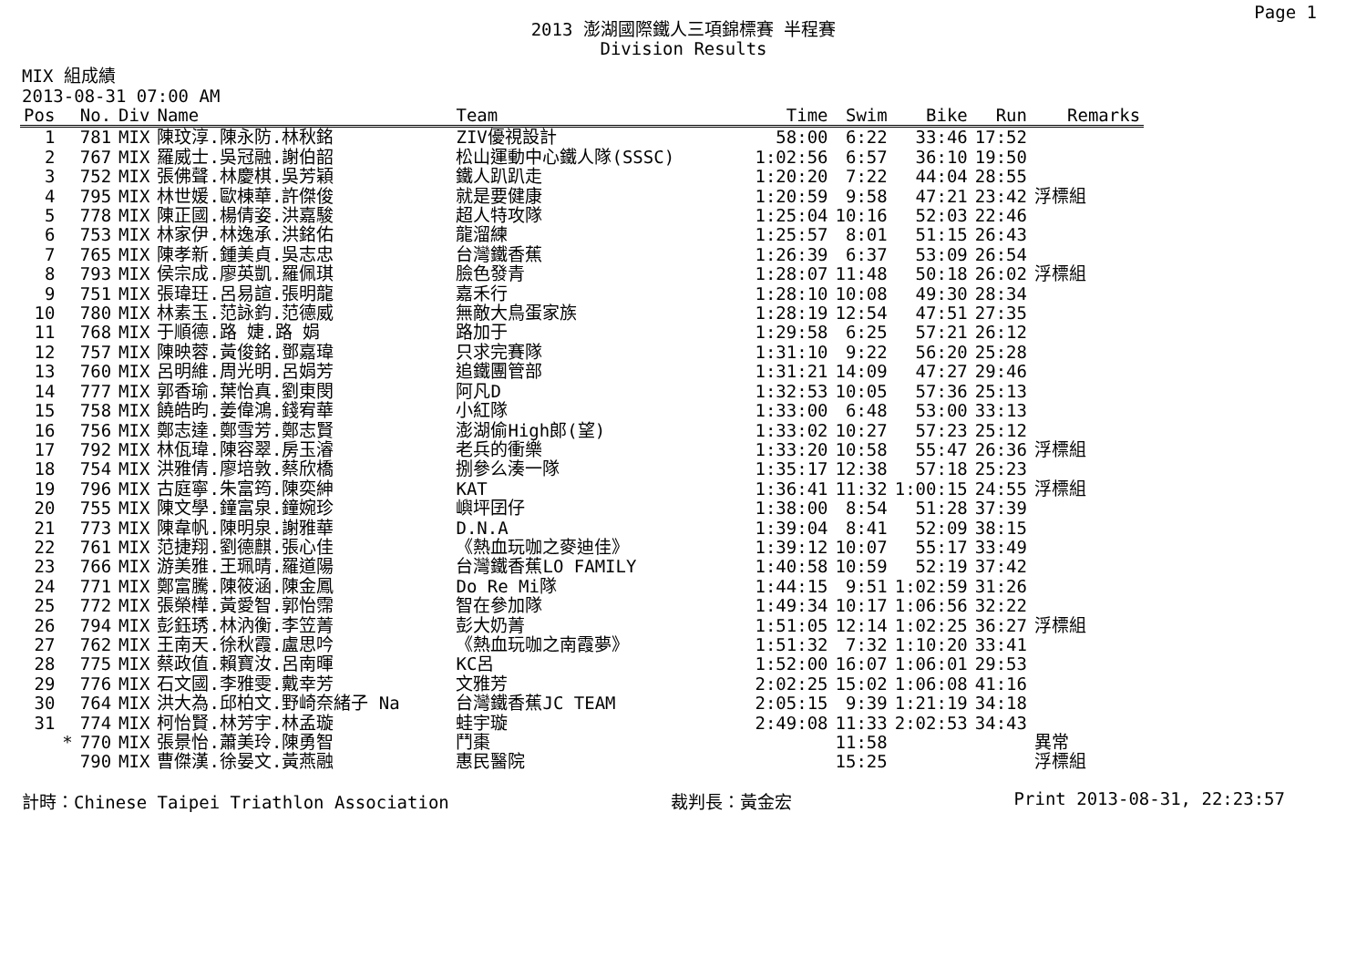Page 1
2013 澎湖國際鐵人三項錦標賽 半程賽
Division Results
MIX 組成績
2013-08-31 07:00 AM
| Pos | | No. | Div | Name | Team | Time | Swim | Bike | Run | Remarks |
| --- | --- | --- | --- | --- | --- | --- | --- | --- | --- | --- |
| 1 | | 781 | MIX | 陳玟淳.陳永防.林秋銘 | ZIV優視設計 | 58:00 | 6:22 | 33:46 | 17:52 | |
| 2 | | 767 | MIX | 羅威士.吳冠融.謝伯韶 | 松山運動中心鐵人隊(SSSC) | 1:02:56 | 6:57 | 36:10 | 19:50 | |
| 3 | | 752 | MIX | 張佛聲.林慶棋.吳芳穎 | 鐵人趴趴走 | 1:20:20 | 7:22 | 44:04 | 28:55 | |
| 4 | | 795 | MIX | 林世媛.歐棟華.許傑俊 | 就是要健康 | 1:20:59 | 9:58 | 47:21 | 23:42 | 浮標組 |
| 5 | | 778 | MIX | 陳正國.楊倩姿.洪嘉駿 | 超人特攻隊 | 1:25:04 | 10:16 | 52:03 | 22:46 | |
| 6 | | 753 | MIX | 林家伊.林逸承.洪銘佑 | 龍溜練 | 1:25:57 | 8:01 | 51:15 | 26:43 | |
| 7 | | 765 | MIX | 陳孝新.鍾美貞.吳志忠 | 台灣鐵香蕉 | 1:26:39 | 6:37 | 53:09 | 26:54 | |
| 8 | | 793 | MIX | 侯宗成.廖英凱.羅佩琪 | 臉色發青 | 1:28:07 | 11:48 | 50:18 | 26:02 | 浮標組 |
| 9 | | 751 | MIX | 張瑋玨.呂易諠.張明龍 | 嘉禾行 | 1:28:10 | 10:08 | 49:30 | 28:34 | |
| 10 | | 780 | MIX | 林素玉.范詠鈞.范德威 | 無敵大鳥蛋家族 | 1:28:19 | 12:54 | 47:51 | 27:35 | |
| 11 | | 768 | MIX | 于順德.路 婕.路 娟 | 路加于 | 1:29:58 | 6:25 | 57:21 | 26:12 | |
| 12 | | 757 | MIX | 陳映蓉.黃俊銘.鄧嘉瑋 | 只求完賽隊 | 1:31:10 | 9:22 | 56:20 | 25:28 | |
| 13 | | 760 | MIX | 呂明維.周光明.呂娟芳 | 追鐵團管部 | 1:31:21 | 14:09 | 47:27 | 29:46 | |
| 14 | | 777 | MIX | 郭香瑜.葉怡真.劉東閔 | 阿凡D | 1:32:53 | 10:05 | 57:36 | 25:13 | |
| 15 | | 758 | MIX | 饒皓昀.姜偉鴻.錢宥華 | 小紅隊 | 1:33:00 | 6:48 | 53:00 | 33:13 | |
| 16 | | 756 | MIX | 鄭志達.鄭雪芳.鄭志賢 | 澎湖偷High郎(望) | 1:33:02 | 10:27 | 57:23 | 25:12 | |
| 17 | | 792 | MIX | 林佤瑋.陳容翠.房玉濬 | 老兵的衝樂 | 1:33:20 | 10:58 | 55:47 | 26:36 | 浮標組 |
| 18 | | 754 | MIX | 洪雅倩.廖培敦.蔡欣橋 | 捌參么湊一隊 | 1:35:17 | 12:38 | 57:18 | 25:23 | |
| 19 | | 796 | MIX | 古庭寧.朱富筠.陳奕紳 | KAT | 1:36:41 | 11:32 | 1:00:15 | 24:55 | 浮標組 |
| 20 | | 755 | MIX | 陳文學.鐘富泉.鐘婉珍 | 嶼坪囝仔 | 1:38:00 | 8:54 | 51:28 | 37:39 | |
| 21 | | 773 | MIX | 陳韋帆.陳明泉.謝雅華 | D.N.A | 1:39:04 | 8:41 | 52:09 | 38:15 | |
| 22 | | 761 | MIX | 范捷翔.劉德麒.張心佳 | 《熱血玩咖之麥迪佳》 | 1:39:12 | 10:07 | 55:17 | 33:49 | |
| 23 | | 766 | MIX | 游美雅.王珮晴.羅道陽 | 台灣鐵香蕉LO FAMILY | 1:40:58 | 10:59 | 52:19 | 37:42 | |
| 24 | | 771 | MIX | 鄭富騰.陳筱涵.陳金鳳 | Do Re Mi隊 | 1:44:15 | 9:51 | 1:02:59 | 31:26 | |
| 25 | | 772 | MIX | 張榮樺.黃愛智.郭怡霈 | 智在參加隊 | 1:49:34 | 10:17 | 1:06:56 | 32:22 | |
| 26 | | 794 | MIX | 彭鈺琇.林汭衡.李笠菁 | 彭大奶菁 | 1:51:05 | 12:14 | 1:02:25 | 36:27 | 浮標組 |
| 27 | | 762 | MIX | 王南天.徐秋霞.盧思吟 | 《熱血玩咖之南霞夢》 | 1:51:32 | 7:32 | 1:10:20 | 33:41 | |
| 28 | | 775 | MIX | 蔡政值.賴寶汝.呂南暉 | KC呂 | 1:52:00 | 16:07 | 1:06:01 | 29:53 | |
| 29 | | 776 | MIX | 石文國.李雅雯.戴幸芳 | 文雅芳 | 2:02:25 | 15:02 | 1:06:08 | 41:16 | |
| 30 | | 764 | MIX | 洪大為.邱柏文.野崎奈緒子 Na | 台灣鐵香蕉JC TEAM | 2:05:15 | 9:39 | 1:21:19 | 34:18 | |
| 31 | | 774 | MIX | 柯怡賢.林芳宇.林孟璇 | 蛙宇璇 | 2:49:08 | 11:33 | 2:02:53 | 34:43 | |
| | * | 770 | MIX | 張景怡.蕭美玲.陳勇智 | 鬥棗 | | 11:58 | | | 異常 |
| | | 790 | MIX | 曹傑漢.徐晏文.黃燕融 | 惠民醫院 | | 15:25 | | | 浮標組 |
計時：Chinese Taipei Triathlon Association 裁判長：黃金宏 Print 2013-08-31, 22:23:57